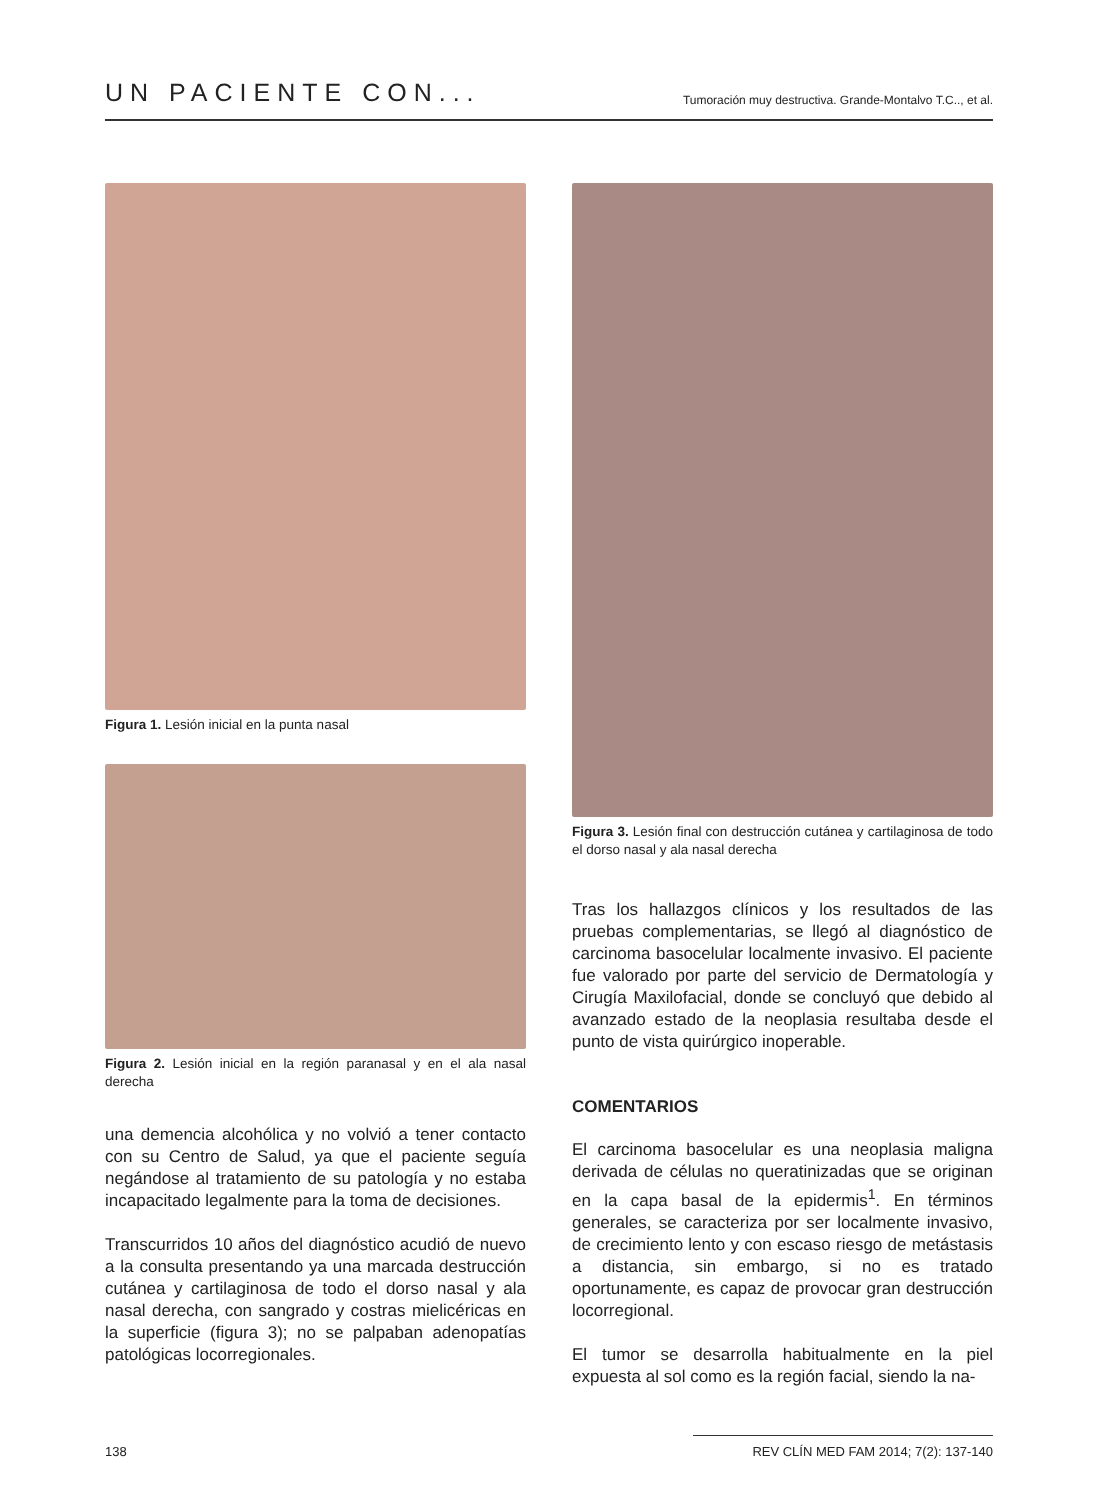UN PACIENTE CON... Tumoración muy destructiva. Grande-Montalvo T.C.., et al.
Figura 1. Lesión inicial en la punta nasal
Figura 2. Lesión inicial en la región paranasal y en el ala nasal derecha
una demencia alcohólica y no volvió a tener contacto con su Centro de Salud, ya que el paciente seguía negándose al tratamiento de su patología y no estaba incapacitado legalmente para la toma de decisiones.
Transcurridos 10 años del diagnóstico acudió de nuevo a la consulta presentando ya una marcada destrucción cutánea y cartilaginosa de todo el dorso nasal y ala nasal derecha, con sangrado y costras mielicéricas en la superficie (figura 3); no se palpaban adenopatías patológicas locorregionales.
Figura 3. Lesión final con destrucción cutánea y cartilaginosa de todo el dorso nasal y ala nasal derecha
Tras los hallazgos clínicos y los resultados de las pruebas complementarias, se llegó al diagnóstico de carcinoma basocelular localmente invasivo. El paciente fue valorado por parte del servicio de Dermatología y Cirugía Maxilofacial, donde se concluyó que debido al avanzado estado de la neoplasia resultaba desde el punto de vista quirúrgico inoperable.
COMENTARIOS
El carcinoma basocelular es una neoplasia maligna derivada de células no queratinizadas que se originan en la capa basal de la epidermis<sup>1</sup>. En términos generales, se caracteriza por ser localmente invasivo, de crecimiento lento y con escaso riesgo de metástasis a distancia, sin embargo, si no es tratado oportunamente, es capaz de provocar gran destrucción locorregional.
El tumor se desarrolla habitualmente en la piel expuesta al sol como es la región facial, siendo la na-
138 REV CLÍN MED FAM 2014; 7(2): 137-140